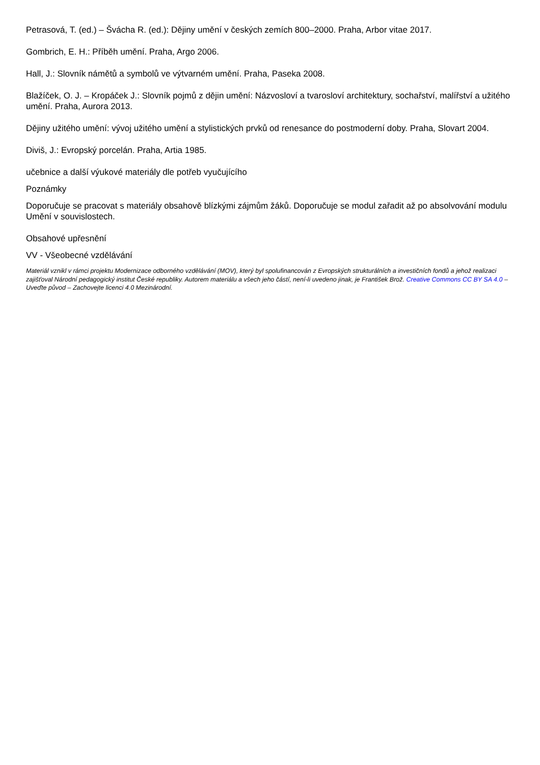Petrasová, T. (ed.) – Švácha R. (ed.): Dějiny umění v českých zemích 800–2000. Praha, Arbor vitae 2017.
Gombrich, E. H.: Příběh umění. Praha, Argo 2006.
Hall, J.: Slovník námětů a symbolů ve výtvarném umění. Praha, Paseka 2008.
Blažíček, O. J. – Kropáček J.: Slovník pojmů z dějin umění: Názvosloví a tvarosloví architektury, sochařství, malířství a užitého umění. Praha, Aurora 2013.
Dějiny užitého umění: vývoj užitého umění a stylistických prvků od renesance do postmoderní doby. Praha, Slovart 2004.
Diviš, J.: Evropský porcelán. Praha, Artia 1985.
učebnice a další výukové materiály dle potřeb vyučujícího
Poznámky
Doporučuje se pracovat s materiály obsahově blízkými zájmům žáků. Doporučuje se modul zařadit až po absolvování modulu Umění v souvislostech.
Obsahové upřesnění
VV - Všeobecné vzdělávání
Materiál vznikl v rámci projektu Modernizace odborného vzdělávání (MOV), který byl spolufinancován z Evropských strukturálních a investičních fondů a jehož realizaci zajišťoval Národní pedagogický institut České republiky. Autorem materiálu a všech jeho částí, není-li uvedeno jinak, je František Brož. Creative Commons CC BY SA 4.0 – Uveďte původ – Zachovejte licenci 4.0 Mezinárodní.